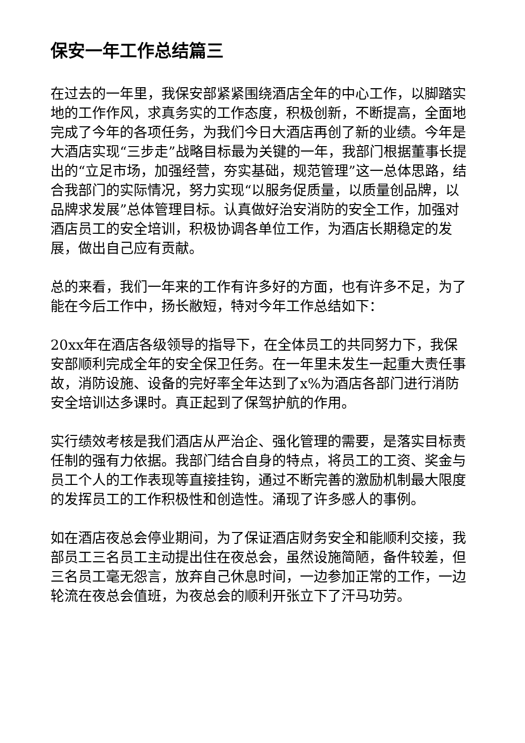保安一年工作总结篇三
在过去的一年里，我保安部紧紧围绕酒店全年的中心工作，以脚踏实地的工作作风，求真务实的工作态度，积极创新，不断提高，全面地完成了今年的各项任务，为我们今日大酒店再创了新的业绩。今年是大酒店实现“三步走”战略目标最为关键的一年，我部门根据董事长提出的“立足市场，加强经营，夯实基础，规范管理”这一总体思路，结合我部门的实际情况，努力实现“以服务促质量，以质量创品牌，以品牌求发展”总体管理目标。认真做好治安消防的安全工作，加强对酒店员工的安全培训，积极协调各单位工作，为酒店长期稳定的发展，做出自己应有贡献。
总的来看，我们一年来的工作有许多好的方面，也有许多不足，为了能在今后工作中，扬长敝短，特对今年工作总结如下：
20xx年在酒店各级领导的指导下，在全体员工的共同努力下，我保安部顺利完成全年的安全保卫任务。在一年里未发生一起重大责任事故，消防设施、设备的完好率全年达到了x%为酒店各部门进行消防安全培训达多课时。真正起到了保驾护航的作用。
实行绩效考核是我们酒店从严治企、强化管理的需要，是落实目标责任制的强有力依据。我部门结合自身的特点，将员工的工资、奖金与员工个人的工作表现等直接挂钩，通过不断完善的激励机制最大限度的发挥员工的工作积极性和创造性。涌现了许多感人的事例。
如在酒店夜总会停业期间，为了保证酒店财务安全和能顺利交接，我部员工三名员工主动提出住在夜总会，虽然设施简陋，备件较差，但三名员工毫无怨言，放弃自己休息时间，一边参加正常的工作，一边轮流在夜总会值班，为夜总会的顺利开张立下了汗马功劳。